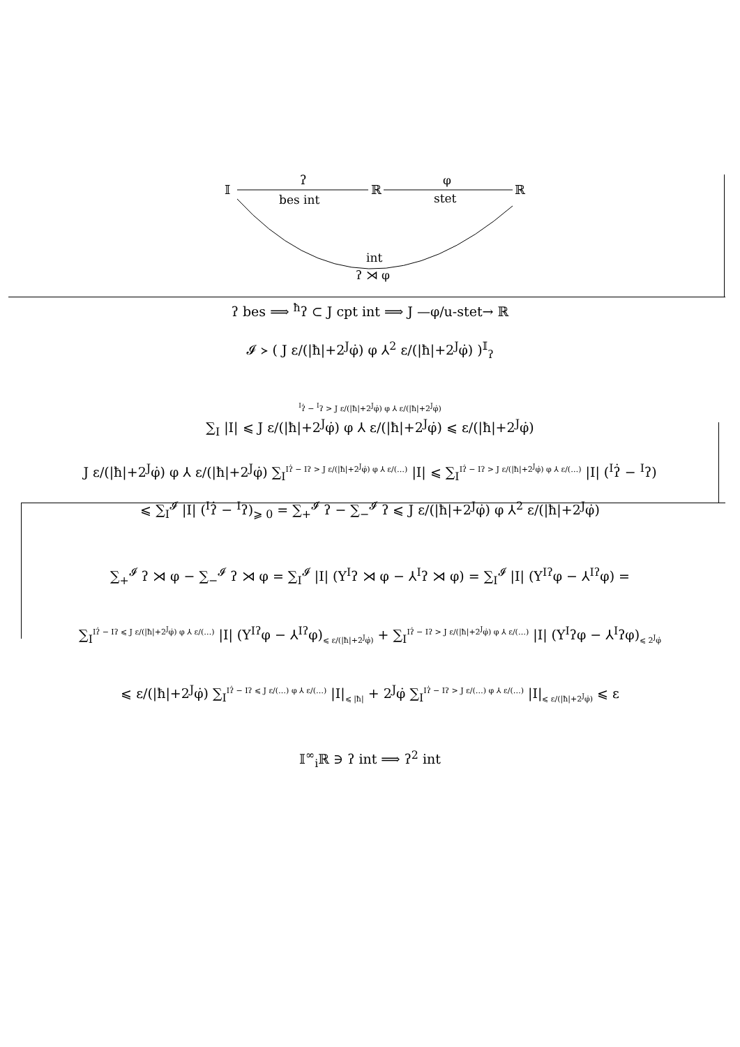𝕀
ʔ
bes int
ℝ
φ
stet
ℝ
int
ʔ ⋊ φ
ʔ bes ⟹ <sup>ħ</sup>ʔ ⊂ J cpt int ⟹ J —φ/u-stet→ ℝ
𝓘 ≻ ( J ε/(|ħ|+2<sup>J</sup>φ̇) φ ⅄<sup>2</sup> ε/(|ħ|+2<sup>J</sup>φ̇) )<sup>𝕀</sup><sub>ʔ</sub>
<sup>I</sup>ʔ̇ − <sup>I</sup>ʔ > J ε/(|ħ|+2<sup>J</sup>φ̇) φ ⅄ ε/(|ħ|+2<sup>J</sup>φ̇)
∑<sub>I</sub> |I| ⩽ J ε/(|ħ|+2<sup>J</sup>φ̇) φ ⅄ ε/(|ħ|+2<sup>J</sup>φ̇) ⩽ ε/(|ħ|+2<sup>J</sup>φ̇)
J ε/(|ħ|+2<sup>J</sup>φ̇) φ ⅄ ε/(|ħ|+2<sup>J</sup>φ̇) ∑<sub>I</sub><sup>Iʔ̇ − Iʔ > J ε/(|ħ|+2<sup>J</sup>φ̇) φ ⅄ ε/(…)</sup> |I| ⩽ ∑<sub>I</sub><sup>Iʔ̇ − Iʔ > J ε/(|ħ|+2<sup>J</sup>φ̇) φ ⅄ ε/(…)</sup> |I| (<sup>I</sup>ʔ̇ − <sup>I</sup>ʔ)
⩽ ∑<sub>I</sub><sup>𝓘</sup> |I| (<sup>I</sup>ʔ̇ − <sup>I</sup>ʔ)<sub>⩾ 0</sub> = ∑<sub>+</sub><sup>𝓘</sup> ʔ − ∑<sub>−</sub><sup>𝓘</sup> ʔ ⩽ J ε/(|ħ|+2<sup>J</sup>φ̇) φ ⅄<sup>2</sup> ε/(|ħ|+2<sup>J</sup>φ̇)
∑<sub>+</sub><sup>𝓘</sup> ʔ ⋊ φ − ∑<sub>−</sub><sup>𝓘</sup> ʔ ⋊ φ = ∑<sub>I</sub><sup>𝓘</sup> |I| (Y<sup>I</sup>ʔ ⋊ φ − ⅄<sup>I</sup>ʔ ⋊ φ) = ∑<sub>I</sub><sup>𝓘</sup> |I| (Y<sup>Iʔ</sup>φ − ⅄<sup>Iʔ</sup>φ) =
∑<sub>I</sub><sup>Iʔ̇ − Iʔ ⩽ J ε/(|ħ|+2<sup>J</sup>φ̇) φ ⅄ ε/(…)</sup> |I| (Y<sup>Iʔ</sup>φ − ⅄<sup>Iʔ</sup>φ)<sub>⩽ ε/(|ħ|+2<sup>J</sup>φ̇)</sub> + ∑<sub>I</sub><sup>Iʔ̇ − Iʔ > J ε/(|ħ|+2<sup>J</sup>φ̇) φ ⅄ ε/(…)</sup> |I| (Y<sup>I</sup>ʔφ − ⅄<sup>I</sup>ʔφ)<sub>⩽ 2<sup>J</sup>φ̇</sub>
⩽ ε/(|ħ|+2<sup>J</sup>φ̇) ∑<sub>I</sub><sup>Iʔ̇ − Iʔ ⩽ J ε/(…) φ ⅄ ε/(…)</sup> |I|<sub>⩽ |ħ|</sub> + 2<sup>J</sup>φ̇ ∑<sub>I</sub><sup>Iʔ̇ − Iʔ > J ε/(…) φ ⅄ ε/(…)</sup> |I|<sub>⩽ ε/(|ħ|+2<sup>J</sup>φ̇)</sub> ⩽ ε
𝕀<sup>∞</sup><sub>i</sub>ℝ ∋ ʔ int ⟹ ʔ<sup>2</sup> int